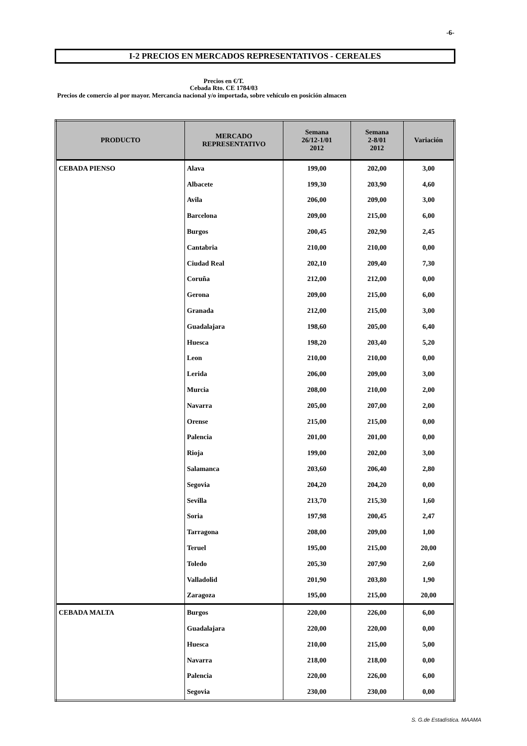-6-
I-2 PRECIOS EN MERCADOS REPRESENTATIVOS - CEREALES
Precios en €/T.
Cebada Rto. CE 1784/03
Precios de comercio al por mayor. Mercancia nacional y/o importada, sobre vehículo en posición almacen
| PRODUCTO | MERCADO REPRESENTATIVO | Semana 26/12-1/01 2012 | Semana 2-8/01 2012 | Variación |
| --- | --- | --- | --- | --- |
| CEBADA PIENSO | Alava | 199,00 | 202,00 | 3,00 |
| | Albacete | 199,30 | 203,90 | 4,60 |
| | Avila | 206,00 | 209,00 | 3,00 |
| | Barcelona | 209,00 | 215,00 | 6,00 |
| | Burgos | 200,45 | 202,90 | 2,45 |
| | Cantabria | 210,00 | 210,00 | 0,00 |
| | Ciudad Real | 202,10 | 209,40 | 7,30 |
| | Coruña | 212,00 | 212,00 | 0,00 |
| | Gerona | 209,00 | 215,00 | 6,00 |
| | Granada | 212,00 | 215,00 | 3,00 |
| | Guadalajara | 198,60 | 205,00 | 6,40 |
| | Huesca | 198,20 | 203,40 | 5,20 |
| | Leon | 210,00 | 210,00 | 0,00 |
| | Lerida | 206,00 | 209,00 | 3,00 |
| | Murcia | 208,00 | 210,00 | 2,00 |
| | Navarra | 205,00 | 207,00 | 2,00 |
| | Orense | 215,00 | 215,00 | 0,00 |
| | Palencia | 201,00 | 201,00 | 0,00 |
| | Rioja | 199,00 | 202,00 | 3,00 |
| | Salamanca | 203,60 | 206,40 | 2,80 |
| | Segovia | 204,20 | 204,20 | 0,00 |
| | Sevilla | 213,70 | 215,30 | 1,60 |
| | Soria | 197,98 | 200,45 | 2,47 |
| | Tarragona | 208,00 | 209,00 | 1,00 |
| | Teruel | 195,00 | 215,00 | 20,00 |
| | Toledo | 205,30 | 207,90 | 2,60 |
| | Valladolid | 201,90 | 203,80 | 1,90 |
| | Zaragoza | 195,00 | 215,00 | 20,00 |
| CEBADA MALTA | Burgos | 220,00 | 226,00 | 6,00 |
| | Guadalajara | 220,00 | 220,00 | 0,00 |
| | Huesca | 210,00 | 215,00 | 5,00 |
| | Navarra | 218,00 | 218,00 | 0,00 |
| | Palencia | 220,00 | 226,00 | 6,00 |
| | Segovia | 230,00 | 230,00 | 0,00 |
S. G.de Estadística. MAAMA